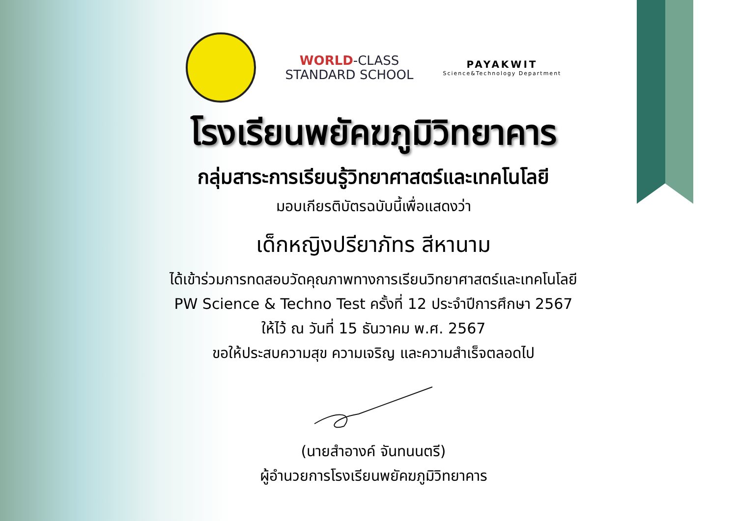WORLD-CLASS
STANDARD SCHOOL
PAYAKWIT
Science&Technology Department
โรงเรียนพยัคฆภูมิวิทยาคาร
กลุ่มสาระการเรียนรู้วิทยาศาสตร์และเทคโนโลยี
มอบเกียรติบัตรฉบับนี้เพื่อแสดงว่า
เด็กหญิงปรียาภัทร สีหานาม
ได้เข้าร่วมการทดสอบวัดคุณภาพทางการเรียนวิทยาศาสตร์และเทคโนโลยี
PW Science & Techno Test ครั้งที่ 12 ประจำปีการศึกษา 2567
ให้ไว้ ณ วันที่ 15 ธันวาคม พ.ศ. 2567
ขอให้ประสบความสุข ความเจริญ และความสำเร็จตลอดไป
(นายสำอางค์ จันทนนตรี)
ผู้อำนวยการโรงเรียนพยัคฆภูมิวิทยาคาร